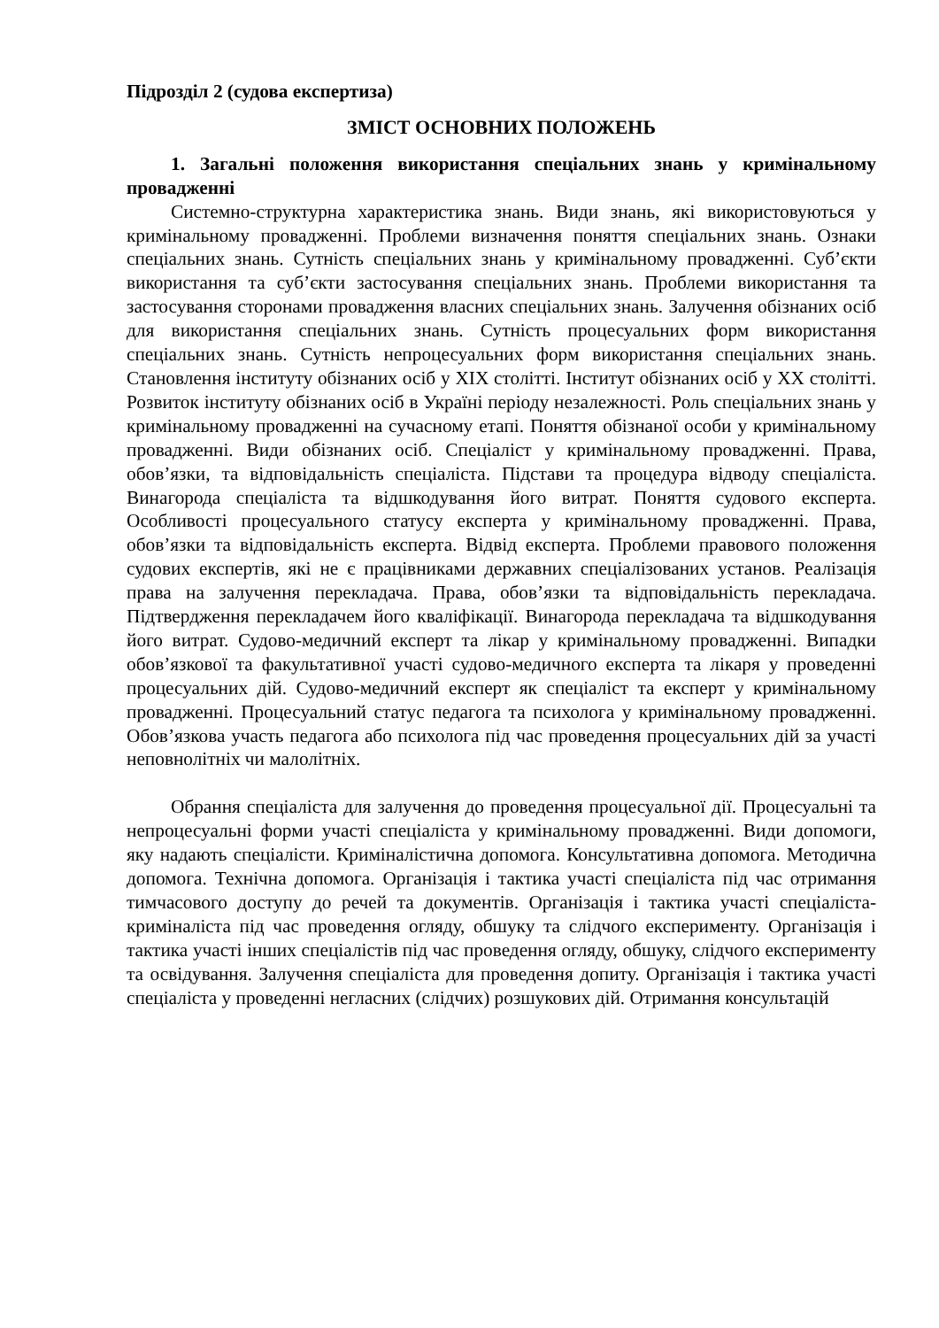Підрозділ 2 (судова експертиза)
ЗМІСТ ОСНОВНИХ ПОЛОЖЕНЬ
1. Загальні положення використання спеціальних знань у кримінальному провадженні
Системно-структурна характеристика знань. Види знань, які використовуються у кримінальному провадженні. Проблеми визначення поняття спеціальних знань. Ознаки спеціальних знань. Сутність спеціальних знань у кримінальному провадженні. Суб’єкти використання та суб’єкти застосування спеціальних знань. Проблеми використання та застосування сторонами провадження власних спеціальних знань. Залучення обізнаних осіб для використання спеціальних знань. Сутність процесуальних форм використання спеціальних знань. Сутність непроцесуальних форм використання спеціальних знань. Становлення інституту обізнаних осіб у XIX столітті. Інститут обізнаних осіб у XX столітті. Розвиток інституту обізнаних осіб в Україні періоду незалежності. Роль спеціальних знань у кримінальному провадженні на сучасному етапі. Поняття обізнаної особи у кримінальному провадженні. Види обізнаних осіб. Спеціаліст у кримінальному провадженні. Права, обов’язки, та відповідальність спеціаліста. Підстави та процедура відводу спеціаліста. Винагорода спеціаліста та відшкодування його витрат. Поняття судового експерта. Особливості процесуального статусу експерта у кримінальному провадженні. Права, обов’язки та відповідальність експерта. Відвід експерта. Проблеми правового положення судових експертів, які не є працівниками державних спеціалізованих установ. Реалізація права на залучення перекладача. Права, обов’язки та відповідальність перекладача. Підтвердження перекладачем його кваліфікації. Винагорода перекладача та відшкодування його витрат. Судово-медичний експерт та лікар у кримінальному провадженні. Випадки обов’язкової та факультативної участі судово-медичного експерта та лікаря у проведенні процесуальних дій. Судово-медичний експерт як спеціаліст та експерт у кримінальному провадженні. Процесуальний статус педагога та психолога у кримінальному провадженні. Обов’язкова участь педагога або психолога під час проведення процесуальних дій за участі неповнолітніх чи малолітніх.
Обрання спеціаліста для залучення до проведення процесуальної дії. Процесуальні та непроцесуальні форми участі спеціаліста у кримінальному провадженні. Види допомоги, яку надають спеціалісти. Криміналістична допомога. Консультативна допомога. Методична допомога. Технічна допомога. Організація і тактика участі спеціаліста під час отримання тимчасового доступу до речей та документів. Організація і тактика участі спеціаліста-криміналіста під час проведення огляду, обшуку та слідчого експерименту. Організація і тактика участі інших спеціалістів під час проведення огляду, обшуку, слідчого експерименту та освідування. Залучення спеціаліста для проведення допиту. Організація і тактика участі спеціаліста у проведенні негласних (слідчих) розшукових дій. Отримання консультацій